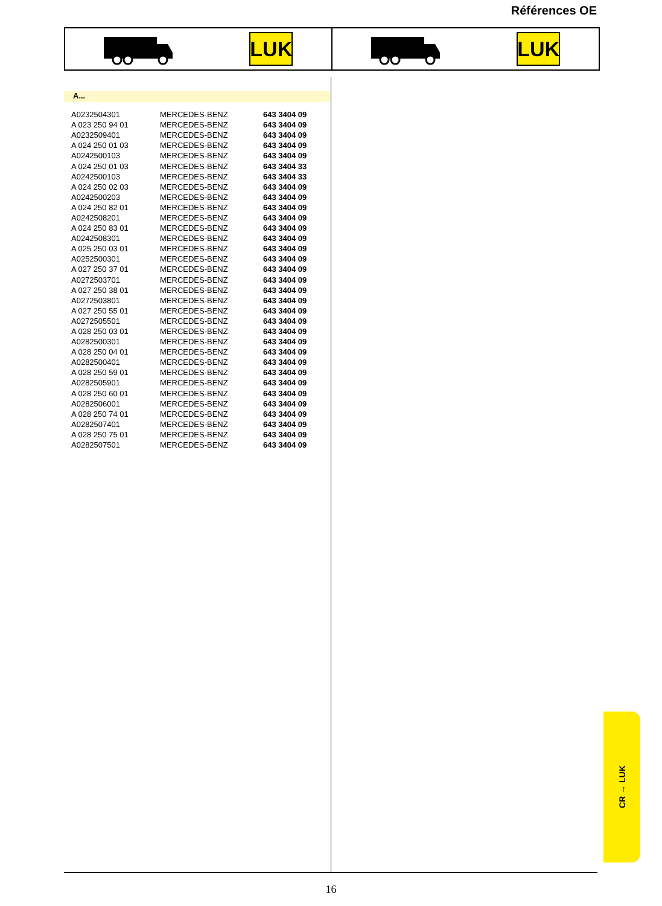Références OE
LUK LUK
A...
| A0232504301 | MERCEDES-BENZ | 643 3404 09 |
| A 023 250 94 01 | MERCEDES-BENZ | 643 3404 09 |
| A0232509401 | MERCEDES-BENZ | 643 3404 09 |
| A 024 250 01 03 | MERCEDES-BENZ | 643 3404 09 |
| A0242500103 | MERCEDES-BENZ | 643 3404 09 |
| A 024 250 01 03 | MERCEDES-BENZ | 643 3404 33 |
| A0242500103 | MERCEDES-BENZ | 643 3404 33 |
| A 024 250 02 03 | MERCEDES-BENZ | 643 3404 09 |
| A0242500203 | MERCEDES-BENZ | 643 3404 09 |
| A 024 250 82 01 | MERCEDES-BENZ | 643 3404 09 |
| A0242508201 | MERCEDES-BENZ | 643 3404 09 |
| A 024 250 83 01 | MERCEDES-BENZ | 643 3404 09 |
| A0242508301 | MERCEDES-BENZ | 643 3404 09 |
| A 025 250 03 01 | MERCEDES-BENZ | 643 3404 09 |
| A0252500301 | MERCEDES-BENZ | 643 3404 09 |
| A 027 250 37 01 | MERCEDES-BENZ | 643 3404 09 |
| A0272503701 | MERCEDES-BENZ | 643 3404 09 |
| A 027 250 38 01 | MERCEDES-BENZ | 643 3404 09 |
| A0272503801 | MERCEDES-BENZ | 643 3404 09 |
| A 027 250 55 01 | MERCEDES-BENZ | 643 3404 09 |
| A0272505501 | MERCEDES-BENZ | 643 3404 09 |
| A 028 250 03 01 | MERCEDES-BENZ | 643 3404 09 |
| A0282500301 | MERCEDES-BENZ | 643 3404 09 |
| A 028 250 04 01 | MERCEDES-BENZ | 643 3404 09 |
| A0282500401 | MERCEDES-BENZ | 643 3404 09 |
| A 028 250 59 01 | MERCEDES-BENZ | 643 3404 09 |
| A0282505901 | MERCEDES-BENZ | 643 3404 09 |
| A 028 250 60 01 | MERCEDES-BENZ | 643 3404 09 |
| A0282506001 | MERCEDES-BENZ | 643 3404 09 |
| A 028 250 74 01 | MERCEDES-BENZ | 643 3404 09 |
| A0282507401 | MERCEDES-BENZ | 643 3404 09 |
| A 028 250 75 01 | MERCEDES-BENZ | 643 3404 09 |
| A0282507501 | MERCEDES-BENZ | 643 3404 09 |
CR → LUK
16